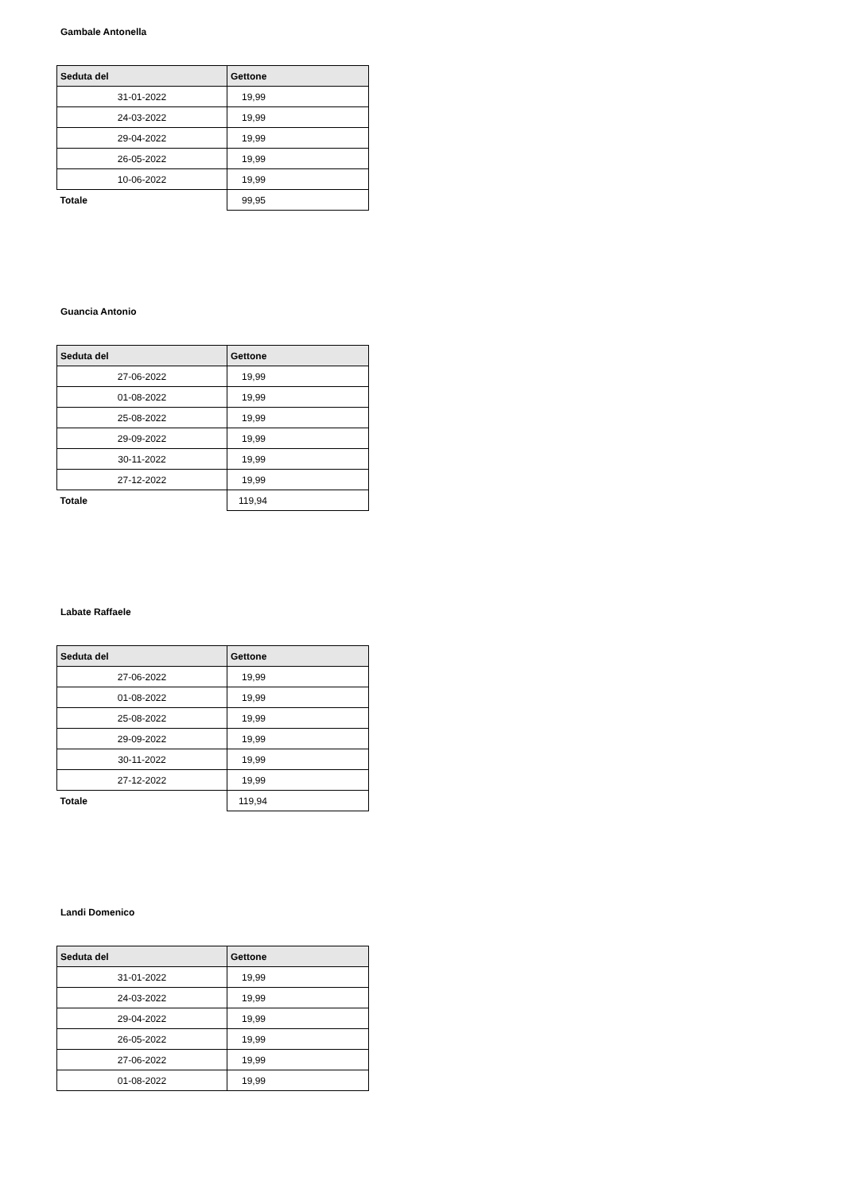Gambale Antonella
| Seduta del | Gettone |
| --- | --- |
| 31-01-2022 | 19,99 |
| 24-03-2022 | 19,99 |
| 29-04-2022 | 19,99 |
| 26-05-2022 | 19,99 |
| 10-06-2022 | 19,99 |
| Totale | 99,95 |
Guancia Antonio
| Seduta del | Gettone |
| --- | --- |
| 27-06-2022 | 19,99 |
| 01-08-2022 | 19,99 |
| 25-08-2022 | 19,99 |
| 29-09-2022 | 19,99 |
| 30-11-2022 | 19,99 |
| 27-12-2022 | 19,99 |
| Totale | 119,94 |
Labate Raffaele
| Seduta del | Gettone |
| --- | --- |
| 27-06-2022 | 19,99 |
| 01-08-2022 | 19,99 |
| 25-08-2022 | 19,99 |
| 29-09-2022 | 19,99 |
| 30-11-2022 | 19,99 |
| 27-12-2022 | 19,99 |
| Totale | 119,94 |
Landi Domenico
| Seduta del | Gettone |
| --- | --- |
| 31-01-2022 | 19,99 |
| 24-03-2022 | 19,99 |
| 29-04-2022 | 19,99 |
| 26-05-2022 | 19,99 |
| 27-06-2022 | 19,99 |
| 01-08-2022 | 19,99 |